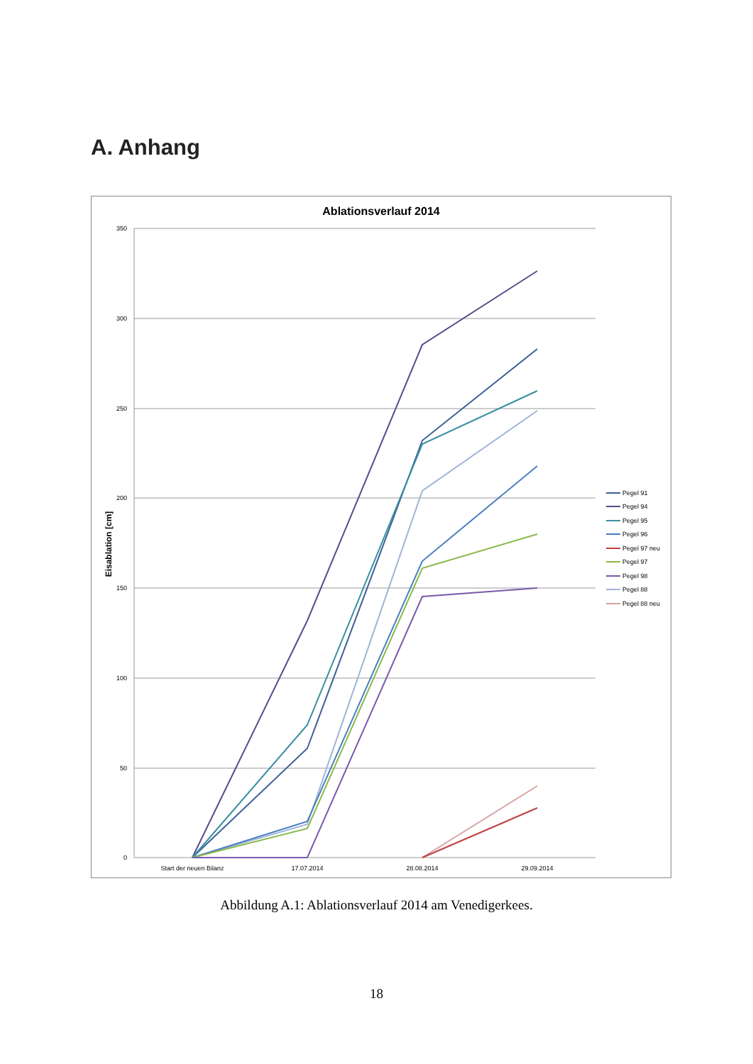A. Anhang
Ablationsverlauf 2014
350
300
250
200
150
100
50
0
Eisablation [cm]
Start der neuen Bilanz
17.07.2014
28.08.2014
29.09.2014
Pegel 91
Pegel 94
Pegel 95
Pegel 96
Pegel 97 neu
Pegel 97
Pegel 98
Pegel 88
Pegel 88 neu
Abbildung A.1: Ablationsverlauf 2014 am Venedigerkees.
18